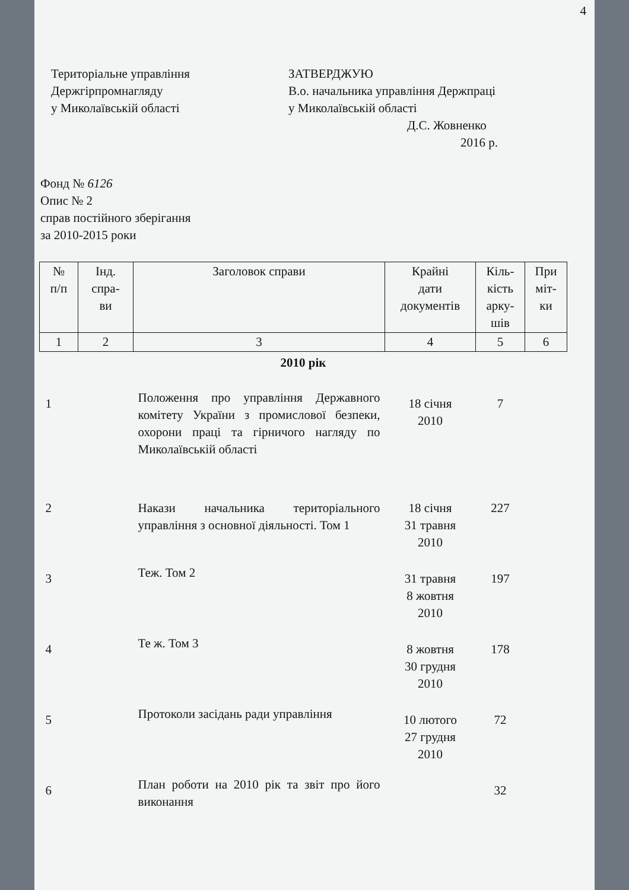4
Територіальне управління
Держгірпромнагляду
у Миколаївській області
ЗАТВЕРДЖУЮ
В.о. начальника управління Держпраці
у Миколаївській області
Д.С. Жовненко
2016 р.
Фонд № 6126
Опис № 2
справ постійного зберігання
за 2010-2015 роки
| № п/п | Інд. спра- ви | Заголовок справи | Крайні дати документів | Кіль- кість арку- шів | При міт- ки |
| --- | --- | --- | --- | --- | --- |
| 1 | 2 | 3 | 4 | 5 | 6 |
| 2010 рік | | | | | |
| 1 | | Положення про управління Державного комітету України з промислової безпеки, охорони праці та гірничого нагляду по Миколаївській області | 18 січня 2010 | 7 | |
| 2 | | Накази начальника територіального управління з основної діяльності. Том 1 | 18 січня 31 травня 2010 | 227 | |
| 3 | | Теж. Том 2 | 31 травня 8 жовтня 2010 | 197 | |
| 4 | | Те ж. Том 3 | 8 жовтня 30 грудня 2010 | 178 | |
| 5 | | Протоколи засідань ради управління | 10 лютого 27 грудня 2010 | 72 | |
| 6 | | План роботи на 2010 рік та звіт про його виконання | | 32 | |